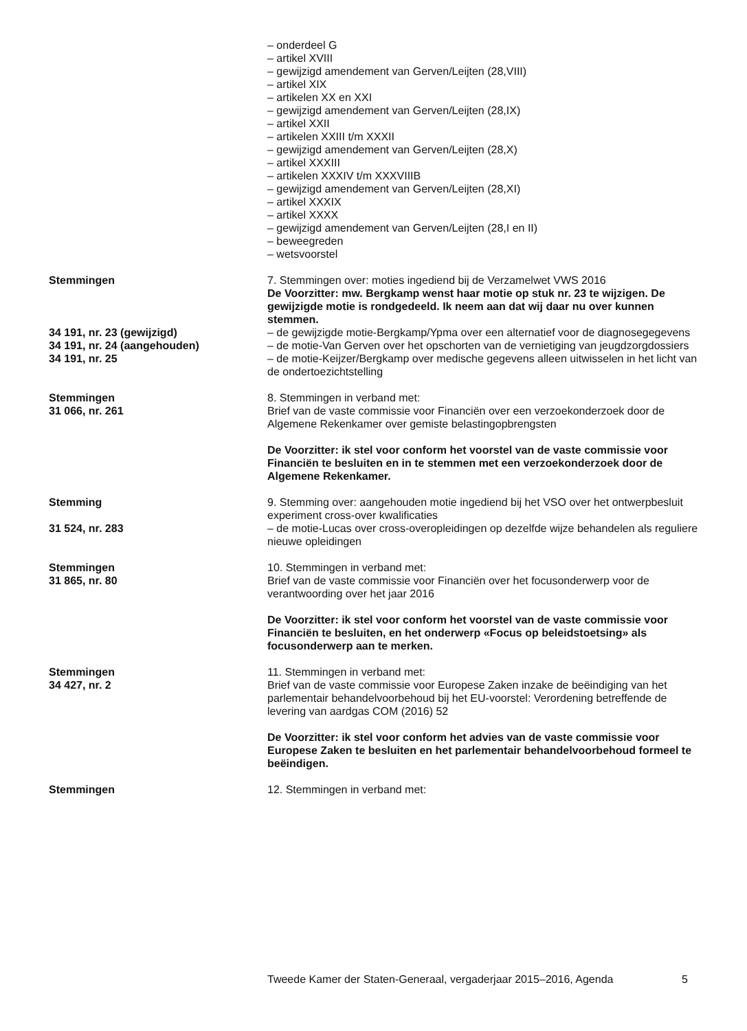– onderdeel G
– artikel XVIII
– gewijzigd amendement van Gerven/Leijten (28,VIII)
– artikel XIX
– artikelen XX en XXI
– gewijzigd amendement van Gerven/Leijten (28,IX)
– artikel XXII
– artikelen XXIII t/m XXXII
– gewijzigd amendement van Gerven/Leijten (28,X)
– artikel XXXIII
– artikelen XXXIV t/m XXXVIIIB
– gewijzigd amendement van Gerven/Leijten (28,XI)
– artikel XXXIX
– artikel XXXX
– gewijzigd amendement van Gerven/Leijten (28,I en II)
– beweegreden
– wetsvoorstel
Stemmingen 7. Stemmingen over: moties ingediend bij de Verzamelwet VWS 2016
De Voorzitter: mw. Bergkamp wenst haar motie op stuk nr. 23 te wijzigen. De gewijzigde motie is rondgedeeld. Ik neem aan dat wij daar nu over kunnen stemmen.
34 191, nr. 23 (gewijzigd) – de gewijzigde motie-Bergkamp/Ypma over een alternatief voor de diagnosegegevens
34 191, nr. 24 (aangehouden) – de motie-Van Gerven over het opschorten van de vernietiging van jeugdzorgdossiers
34 191, nr. 25 – de motie-Keijzer/Bergkamp over medische gegevens alleen uitwisselen in het licht van de ondertoezichtstelling
Stemmingen
31 066, nr. 261
8. Stemmingen in verband met:
Brief van de vaste commissie voor Financiën over een verzoekonderzoek door de Algemene Rekenkamer over gemiste belastingopbrengsten
De Voorzitter: ik stel voor conform het voorstel van de vaste commissie voor Financiën te besluiten en in te stemmen met een verzoekonderzoek door de Algemene Rekenkamer.
Stemming
31 524, nr. 283
9. Stemming over: aangehouden motie ingediend bij het VSO over het ontwerpbesluit experiment cross-over kwalificaties
– de motie-Lucas over cross-overopleidingen op dezelfde wijze behandelen als reguliere nieuwe opleidingen
Stemmingen
31 865, nr. 80
10. Stemmingen in verband met:
Brief van de vaste commissie voor Financiën over het focusonderwerp voor de verantwoording over het jaar 2016
De Voorzitter: ik stel voor conform het voorstel van de vaste commissie voor Financiën te besluiten, en het onderwerp «Focus op beleidstoetsing» als focusonderwerp aan te merken.
Stemmingen
34 427, nr. 2
11. Stemmingen in verband met:
Brief van de vaste commissie voor Europese Zaken inzake de beëindiging van het parlementair behandelvoorbehoud bij het EU-voorstel: Verordening betreffende de levering van aardgas COM (2016) 52
De Voorzitter: ik stel voor conform het advies van de vaste commissie voor Europese Zaken te besluiten en het parlementair behandelvoorbehoud formeel te beëindigen.
Stemmingen 12. Stemmingen in verband met:
Tweede Kamer der Staten-Generaal, vergaderjaar 2015–2016, Agenda 5